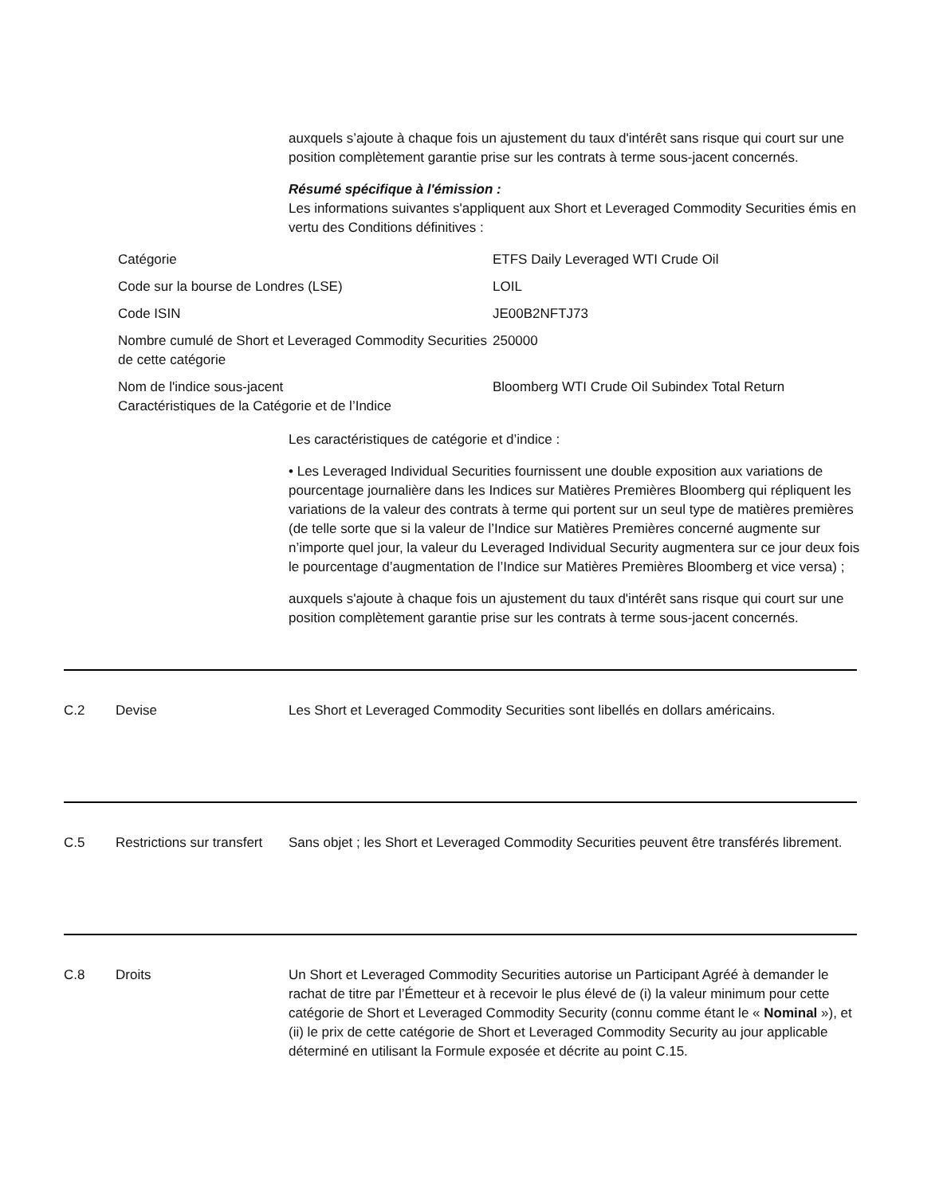auxquels s’ajoute à chaque fois un ajustement du taux d'intérêt sans risque qui court sur une position complètement garantie prise sur les contrats à terme sous-jacent concernés.
Résumé spécifique à l'émission :
Les informations suivantes s'appliquent aux Short et Leveraged Commodity Securities émis en vertu des Conditions définitives :
| Catégorie | ETFS Daily Leveraged WTI Crude Oil |
| Code sur la bourse de Londres (LSE) | LOIL |
| Code ISIN | JE00B2NFTJ73 |
| Nombre cumulé de Short et Leveraged Commodity Securities de cette catégorie | 250000 |
| Nom de l'indice sous-jacent Caractéristiques de la Catégorie et de l’Indice | Bloomberg WTI Crude Oil Subindex Total Return |
Les caractéristiques de catégorie et d’indice :
• Les Leveraged Individual Securities fournissent une double exposition aux variations de pourcentage journalière dans les Indices sur Matières Premières Bloomberg qui répliquent les variations de la valeur des contrats à terme qui portent sur un seul type de matières premières (de telle sorte que si la valeur de l’Indice sur Matières Premières concerné augmente sur n’importe quel jour, la valeur du Leveraged Individual Security augmentera sur ce jour deux fois le pourcentage d’augmentation de l’Indice sur Matières Premières Bloomberg et vice versa) ;
auxquels s'ajoute à chaque fois un ajustement du taux d'intérêt sans risque qui court sur une position complètement garantie prise sur les contrats à terme sous-jacent concernés.
C.2 Devise Les Short et Leveraged Commodity Securities sont libellés en dollars américains.
C.5 Restrictions sur transfert
Sans objet ; les Short et Leveraged Commodity Securities peuvent être transférés librement.
C.8 Droits Un Short et Leveraged Commodity Securities autorise un Participant Agréé à demander le rachat de titre par l’Émetteur et à recevoir le plus élevé de (i) la valeur minimum pour cette catégorie de Short et Leveraged Commodity Security (connu comme étant le « Nominal »), et (ii) le prix de cette catégorie de Short et Leveraged Commodity Security au jour applicable déterminé en utilisant la Formule exposée et décrite au point C.15.